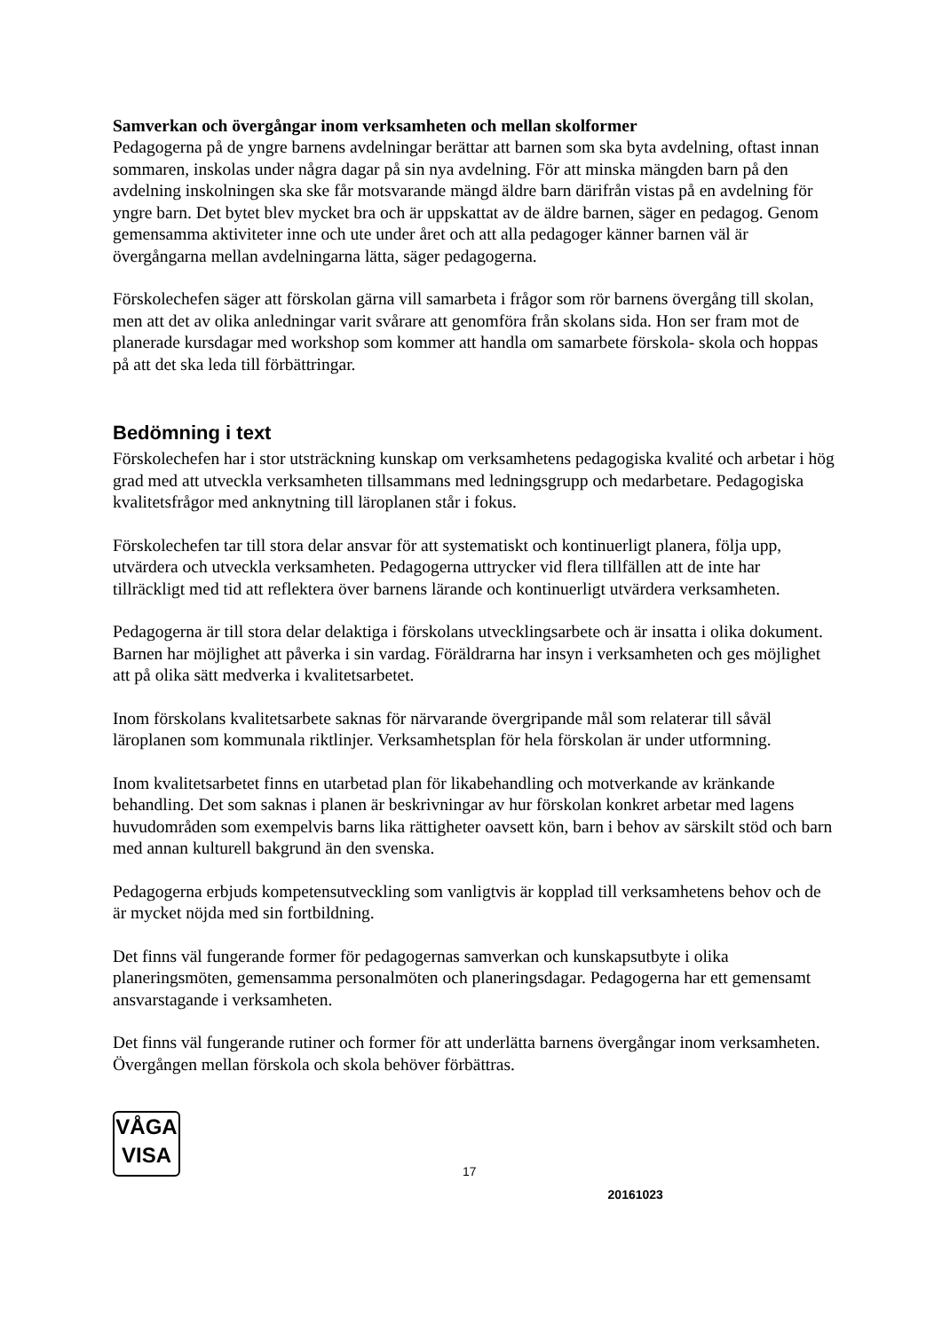Samverkan och övergångar inom verksamheten och mellan skolformer
Pedagogerna på de yngre barnens avdelningar berättar att barnen som ska byta avdelning, oftast innan sommaren, inskolas under några dagar på sin nya avdelning. För att minska mängden barn på den avdelning inskolningen ska ske får motsvarande mängd äldre barn därifrån vistas på en avdelning för yngre barn. Det bytet blev mycket bra och är uppskattat av de äldre barnen, säger en pedagog. Genom gemensamma aktiviteter inne och ute under året och att alla pedagoger känner barnen väl är övergångarna mellan avdelningarna lätta, säger pedagogerna.
Förskolechefen säger att förskolan gärna vill samarbeta i frågor som rör barnens övergång till skolan, men att det av olika anledningar varit svårare att genomföra från skolans sida. Hon ser fram mot de planerade kursdagar med workshop som kommer att handla om samarbete förskola- skola och hoppas på att det ska leda till förbättringar.
Bedömning i text
Förskolechefen har i stor utsträckning kunskap om verksamhetens pedagogiska kvalité och arbetar i hög grad med att utveckla verksamheten tillsammans med ledningsgrupp och medarbetare. Pedagogiska kvalitetsfrågor med anknytning till läroplanen står i fokus.
Förskolechefen tar till stora delar ansvar för att systematiskt och kontinuerligt planera, följa upp, utvärdera och utveckla verksamheten. Pedagogerna uttrycker vid flera tillfällen att de inte har tillräckligt med tid att reflektera över barnens lärande och kontinuerligt utvärdera verksamheten.
Pedagogerna är till stora delar delaktiga i förskolans utvecklingsarbete och är insatta i olika dokument. Barnen har möjlighet att påverka i sin vardag. Föräldrarna har insyn i verksamheten och ges möjlighet att på olika sätt medverka i kvalitetsarbetet.
Inom förskolans kvalitetsarbete saknas för närvarande övergripande mål som relaterar till såväl läroplanen som kommunala riktlinjer. Verksamhetsplan för hela förskolan är under utformning.
Inom kvalitetsarbetet finns en utarbetad plan för likabehandling och motverkande av kränkande behandling. Det som saknas i planen är beskrivningar av hur förskolan konkret arbetar med lagens huvudområden som exempelvis barns lika rättigheter oavsett kön, barn i behov av särskilt stöd och barn med annan kulturell bakgrund än den svenska.
Pedagogerna erbjuds kompetensutveckling som vanligtvis är kopplad till verksamhetens behov och de är mycket nöjda med sin fortbildning.
Det finns väl fungerande former för pedagogernas samverkan och kunskapsutbyte i olika planeringsmöten, gemensamma personalmöten och planeringsdagar. Pedagogerna har ett gemensamt ansvarstagande i verksamheten.
Det finns väl fungerande rutiner och former för att underlätta barnens övergångar inom verksamheten. Övergången mellan förskola och skola behöver förbättras.
VÅGA
VISA
17
20161023